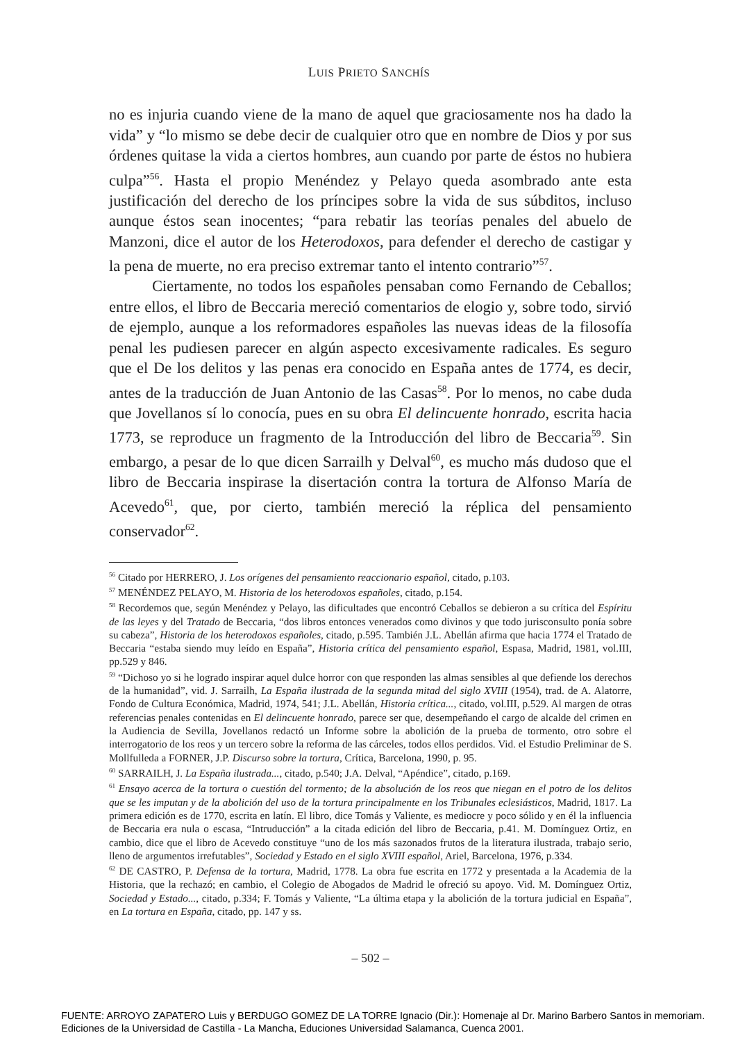LUIS PRIETO SANCHÍS
no es injuria cuando viene de la mano de aquel que graciosamente nos ha dado la vida” y “lo mismo se debe decir de cualquier otro que en nombre de Dios y por sus órdenes quitase la vida a ciertos hombres, aun cuando por parte de éstos no hubiera culpa”<sup>56</sup>. Hasta el propio Menéndez y Pelayo queda asombrado ante esta justificación del derecho de los príncipes sobre la vida de sus súbditos, incluso aunque éstos sean inocentes; “para rebatir las teorías penales del abuelo de Manzoni, dice el autor de los Heterodoxos, para defender el derecho de castigar y la pena de muerte, no era preciso extremar tanto el intento contrario”<sup>57</sup>.
Ciertamente, no todos los españoles pensaban como Fernando de Ceballos; entre ellos, el libro de Beccaria mereció comentarios de elogio y, sobre todo, sirvió de ejemplo, aunque a los reformadores españoles las nuevas ideas de la filosofía penal les pudiesen parecer en algún aspecto excesivamente radicales. Es seguro que el De los delitos y las penas era conocido en España antes de 1774, es decir, antes de la traducción de Juan Antonio de las Casas<sup>58</sup>. Por lo menos, no cabe duda que Jovellanos sí lo conocía, pues en su obra El delincuente honrado, escrita hacia 1773, se reproduce un fragmento de la Introducción del libro de Beccaria<sup>59</sup>. Sin embargo, a pesar de lo que dicen Sarrailh y Delval<sup>60</sup>, es mucho más dudoso que el libro de Beccaria inspirase la disertación contra la tortura de Alfonso María de Acevedo<sup>61</sup>, que, por cierto, también mereció la réplica del pensamiento conservador<sup>62</sup>.
<sup>56</sup> Citado por HERRERO, J. Los orígenes del pensamiento reaccionario español, citado, p.103.
<sup>57</sup> MENÉNDEZ PELAYO, M. Historia de los heterodoxos españoles, citado, p.154.
<sup>58</sup> Recordemos que, según Menéndez y Pelayo, las dificultades que encontró Ceballos se debieron a su crítica del Espíritu de las leyes y del Tratado de Beccaria, “dos libros entonces venerados como divinos y que todo jurisconsulto ponía sobre su cabeza”, Historia de los heterodoxos españoles, citado, p.595. También J.L. Abellán afirma que hacia 1774 el Tratado de Beccaria “estaba siendo muy leído en España”, Historia crítica del pensamiento español, Espasa, Madrid, 1981, vol.III, pp.529 y 846.
<sup>59</sup> “Dichoso yo si he logrado inspirar aquel dulce horror con que responden las almas sensibles al que defiende los derechos de la humanidad”, vid. J. Sarrailh, La España ilustrada de la segunda mitad del siglo XVIII (1954), trad. de A. Alatorre, Fondo de Cultura Económica, Madrid, 1974, 541; J.L. Abellán, Historia crítica..., citado, vol.III, p.529. Al margen de otras referencias penales contenidas en El delincuente honrado, parece ser que, desempeñando el cargo de alcalde del crimen en la Audiencia de Sevilla, Jovellanos redactó un Informe sobre la abolición de la prueba de tormento, otro sobre el interrogatorio de los reos y un tercero sobre la reforma de las cárceles, todos ellos perdidos. Vid. el Estudio Preliminar de S. Mollfulleda a FORNER, J.P. Discurso sobre la tortura, Crítica, Barcelona, 1990, p. 95.
<sup>60</sup> SARRAILH, J. La España ilustrada..., citado, p.540; J.A. Delval, “Apéndice”, citado, p.169.
<sup>61</sup> Ensayo acerca de la tortura o cuestión del tormento; de la absolución de los reos que niegan en el potro de los delitos que se les imputan y de la abolición del uso de la tortura principalmente en los Tribunales eclesiásticos, Madrid, 1817. La primera edición es de 1770, escrita en latín. El libro, dice Tomás y Valiente, es mediocre y poco sólido y en él la influencia de Beccaria era nula o escasa, “Intruducción” a la citada edición del libro de Beccaria, p.41. M. Domínguez Ortiz, en cambio, dice que el libro de Acevedo constituye “uno de los más sazonados frutos de la literatura ilustrada, trabajo serio, lleno de argumentos irrefutables”, Sociedad y Estado en el siglo XVIII español, Ariel, Barcelona, 1976, p.334.
<sup>62</sup> DE CASTRO, P. Defensa de la tortura, Madrid, 1778. La obra fue escrita en 1772 y presentada a la Academia de la Historia, que la rechazó; en cambio, el Colegio de Abogados de Madrid le ofreció su apoyo. Vid. M. Domínguez Ortiz, Sociedad y Estado..., citado, p.334; F. Tomás y Valiente, “La última etapa y la abolición de la tortura judicial en España”, en La tortura en España, citado, pp. 147 y ss.
– 502 –
FUENTE: ARROYO ZAPATERO Luis y BERDUGO GOMEZ DE LA TORRE Ignacio (Dir.): Homenaje al Dr. Marino Barbero Santos in memoriam.
Ediciones de la Universidad de Castilla - La Mancha, Educiones Universidad Salamanca, Cuenca 2001.